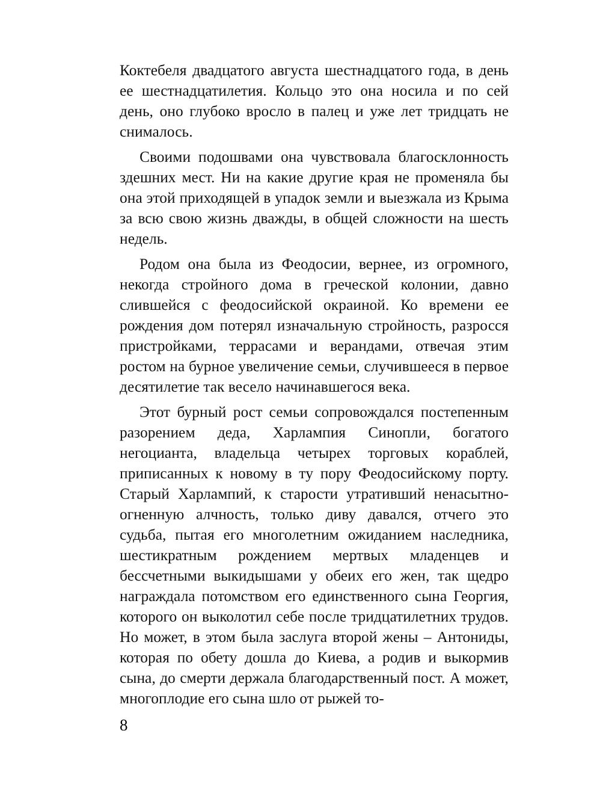Коктебеля двадцатого августа шестнадцатого года, в день ее шестнадцатилетия. Кольцо это она носила и по сей день, оно глубоко вросло в палец и уже лет тридцать не снималось.
Своими подошвами она чувствовала благосклонность здешних мест. Ни на какие другие края не променяла бы она этой приходящей в упадок земли и выезжала из Крыма за всю свою жизнь дважды, в общей сложности на шесть недель.
Родом она была из Феодосии, вернее, из огромного, некогда стройного дома в греческой колонии, давно слившейся с феодосийской окраиной. Ко времени ее рождения дом потерял изначальную стройность, разросся пристройками, террасами и верандами, отвечая этим ростом на бурное увеличение семьи, случившееся в первое десятилетие так весело начинавшегося века.
Этот бурный рост семьи сопровождался постепенным разорением деда, Харлампия Синопли, богатого негоцианта, владельца четырех торговых кораблей, приписанных к новому в ту пору Феодосийскому порту. Старый Харлампий, к старости утративший ненасытно-огненную алчность, только диву давался, отчего это судьба, пытая его многолетним ожиданием наследника, шестикратным рождением мертвых младенцев и бессчетными выкидышами у обеих его жен, так щедро награждала потомством его единственного сына Георгия, которого он выколотил себе после тридцатилетних трудов. Но может, в этом была заслуга второй жены – Антониды, которая по обету дошла до Киева, а родив и выкормив сына, до смерти держала благодарственный пост. А может, многоплодие его сына шло от рыжей то-
8